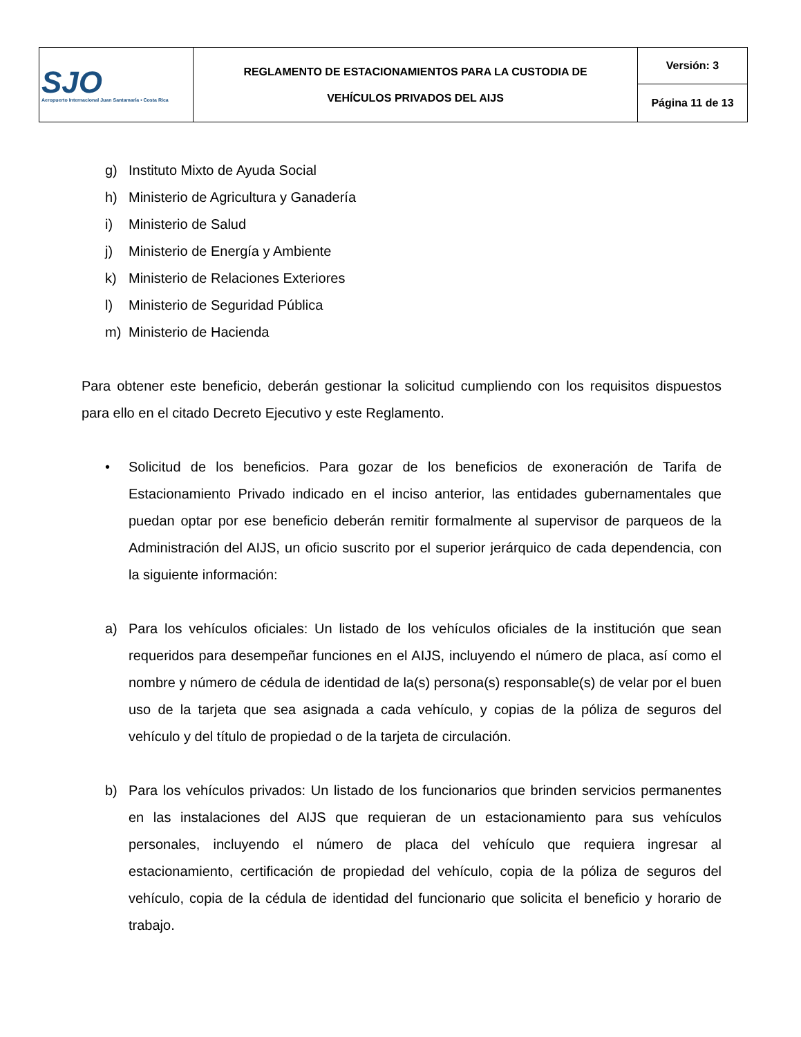| SJO Aeropuerto Internacional Juan Santamaría • Costa Rica | REGLAMENTO DE ESTACIONAMIENTOS PARA LA CUSTODIA DE VEHÍCULOS PRIVADOS DEL AIJS | Versión: 3 |
| | | Página 11 de 13 |
g) Instituto Mixto de Ayuda Social
h) Ministerio de Agricultura y Ganadería
i) Ministerio de Salud
j) Ministerio de Energía y Ambiente
k) Ministerio de Relaciones Exteriores
l) Ministerio de Seguridad Pública
m) Ministerio de Hacienda
Para obtener este beneficio, deberán gestionar la solicitud cumpliendo con los requisitos dispuestos para ello en el citado Decreto Ejecutivo y este Reglamento.
• Solicitud de los beneficios. Para gozar de los beneficios de exoneración de Tarifa de Estacionamiento Privado indicado en el inciso anterior, las entidades gubernamentales que puedan optar por ese beneficio deberán remitir formalmente al supervisor de parqueos de la Administración del AIJS, un oficio suscrito por el superior jerárquico de cada dependencia, con la siguiente información:
a) Para los vehículos oficiales: Un listado de los vehículos oficiales de la institución que sean requeridos para desempeñar funciones en el AIJS, incluyendo el número de placa, así como el nombre y número de cédula de identidad de la(s) persona(s) responsable(s) de velar por el buen uso de la tarjeta que sea asignada a cada vehículo, y copias de la póliza de seguros del vehículo y del título de propiedad o de la tarjeta de circulación.
b) Para los vehículos privados: Un listado de los funcionarios que brinden servicios permanentes en las instalaciones del AIJS que requieran de un estacionamiento para sus vehículos personales, incluyendo el número de placa del vehículo que requiera ingresar al estacionamiento, certificación de propiedad del vehículo, copia de la póliza de seguros del vehículo, copia de la cédula de identidad del funcionario que solicita el beneficio y horario de trabajo.